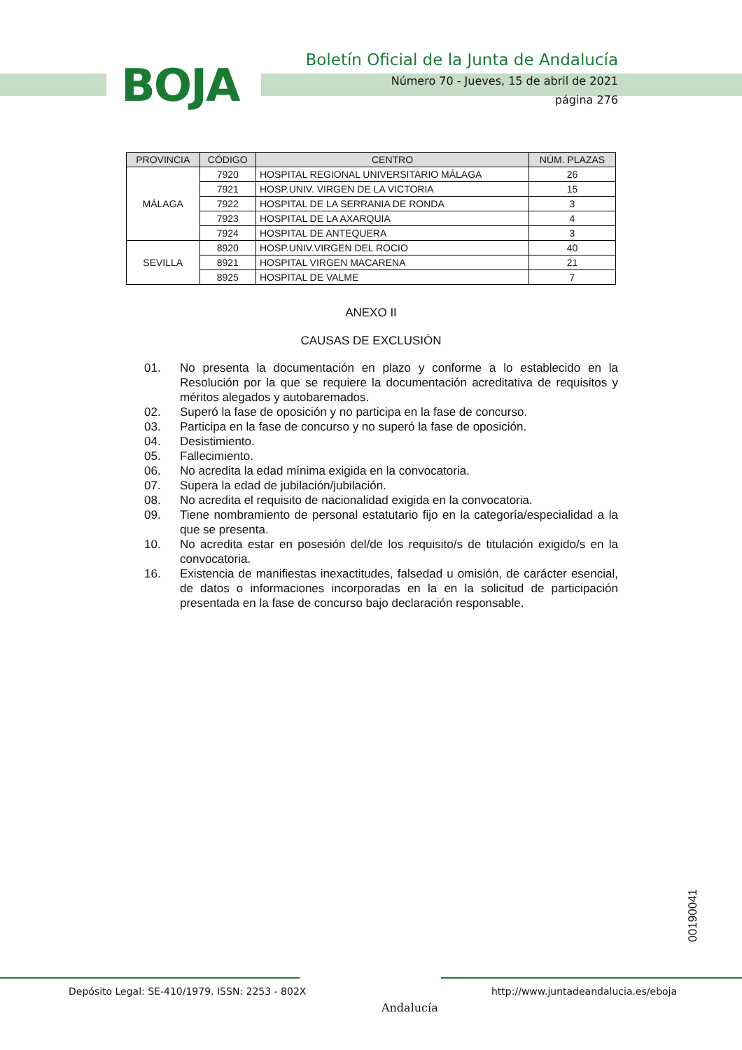BOJA
Boletín Oficial de la Junta de Andalucía
Número 70 - Jueves, 15 de abril de 2021
página 276
| PROVINCIA | CÓDIGO | CENTRO | NÚM. PLAZAS |
| --- | --- | --- | --- |
| MÁLAGA | 7920 | HOSPITAL REGIONAL UNIVERSITARIO MÁLAGA | 26 |
| | 7921 | HOSP.UNIV. VIRGEN DE LA VICTORIA | 15 |
| | 7922 | HOSPITAL DE LA SERRANIA DE RONDA | 3 |
| | 7923 | HOSPITAL DE LA AXARQUIA | 4 |
| | 7924 | HOSPITAL DE ANTEQUERA | 3 |
| SEVILLA | 8920 | HOSP.UNIV.VIRGEN DEL ROCIO | 40 |
| | 8921 | HOSPITAL VIRGEN MACARENA | 21 |
| | 8925 | HOSPITAL DE VALME | 7 |
ANEXO II
CAUSAS DE EXCLUSIÓN
01. No presenta la documentación en plazo y conforme a lo establecido en la Resolución por la que se requiere la documentación acreditativa de requisitos y méritos alegados y autobaremados.
02. Superó la fase de oposición y no participa en la fase de concurso.
03. Participa en la fase de concurso y no superó la fase de oposición.
04. Desistimiento.
05. Fallecimiento.
06. No acredita la edad mínima exigida en la convocatoria.
07. Supera la edad de jubilación/jubilación.
08. No acredita el requisito de nacionalidad exigida en la convocatoria.
09. Tiene nombramiento de personal estatutario fijo en la categoría/especialidad a la que se presenta.
10. No acredita estar en posesión del/de los requisito/s de titulación exigido/s en la convocatoria.
16. Existencia de manifiestas inexactitudes, falsedad u omisión, de carácter esencial, de datos o informaciones incorporadas en la en la solicitud de participación presentada en la fase de concurso bajo declaración responsable.
00190041
Depósito Legal: SE-410/1979. ISSN: 2253 - 802X
Andalucía
http://www.juntadeandalucia.es/eboja